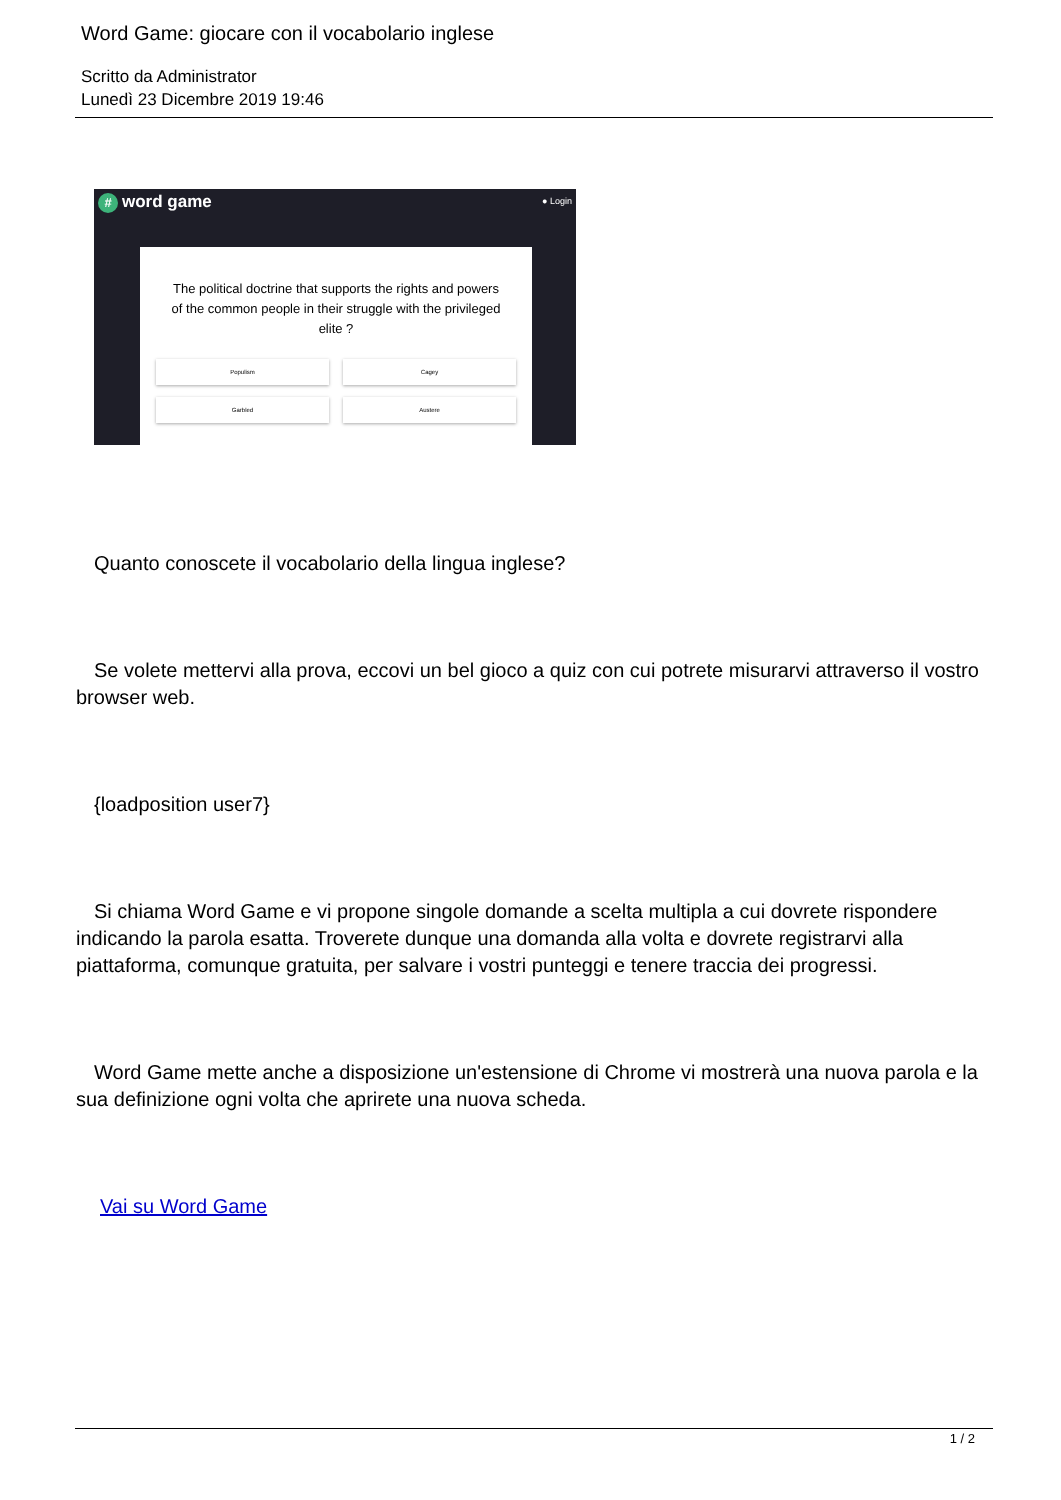Word Game: giocare con il vocabolario inglese
Scritto da Administrator
Lunedì 23 Dicembre 2019 19:46
# word game
● Login
The political doctrine that supports the rights and powers of the common people in their struggle with the privileged elite ?
Populism
Cagey
Garbled
Austere
Quanto conoscete il vocabolario della lingua inglese?
Se volete mettervi alla prova, eccovi un bel gioco a quiz con cui potrete misurarvi attraverso il vostro browser web.
{loadposition user7}
Si chiama Word Game e vi propone singole domande a scelta multipla a cui dovrete rispondere indicando la parola esatta. Troverete dunque una domanda alla volta e dovrete registrarvi alla piattaforma, comunque gratuita, per salvare i vostri punteggi e tenere traccia dei progressi.
Word Game mette anche a disposizione un'estensione di Chrome vi mostrerà una nuova parola e la sua definizione ogni volta che aprirete una nuova scheda.
Vai su Word Game
1 / 2